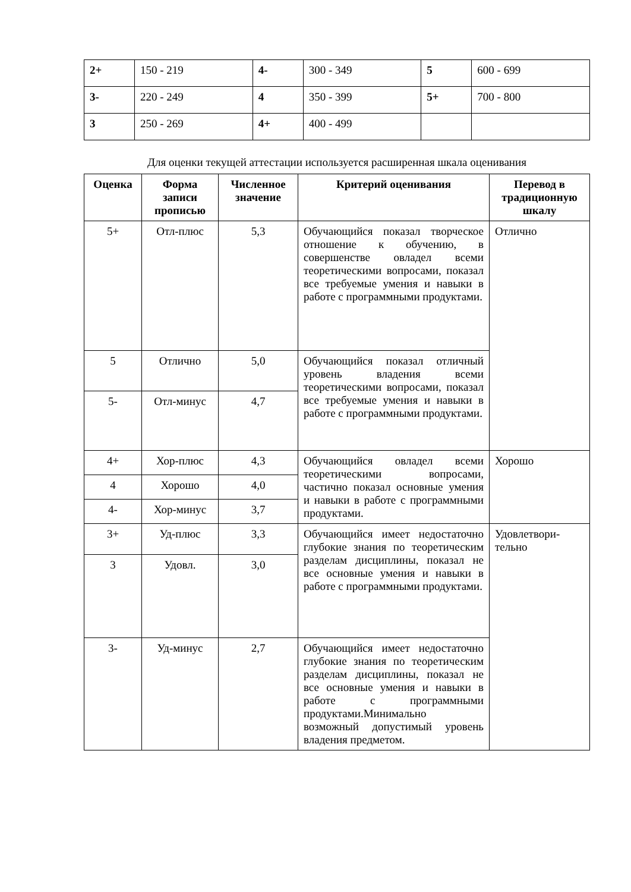| 2+ | 150 - 219 | 4- | 300 - 349 | 5 | 600 - 699 |
| 3- | 220 - 249 | 4 | 350 - 399 | 5+ | 700 - 800 |
| 3 | 250 - 269 | 4+ | 400 - 499 | | |
Для оценки текущей аттестации используется расширенная шкала оценивания
| Оценка | Форма записи прописью | Численное значение | Критерий оценивания | Перевод в традиционную шкалу |
| --- | --- | --- | --- | --- |
| 5+ | Отл-плюс | 5,3 | Обучающийся показал творческое отношение к обучению, в совершенстве овладел всеми теоретическими вопросами, показал все требуемые умения и навыки в работе с программными продуктами. | Отлично |
| 5 | Отлично | 5,0 | Обучающийся показал отличный уровень владения всеми теоретическими вопросами, показал все требуемые умения и навыки в работе с программными продуктами. | |
| 5- | Отл-минус | 4,7 | | |
| 4+ | Хор-плюс | 4,3 | Обучающийся овладел всеми теоретическими вопросами, частично показал основные умения и навыки в работе с программными продуктами. | Хорошо |
| 4 | Хорошо | 4,0 | | |
| 4- | Хор-минус | 3,7 | | |
| 3+ | Уд-плюс | 3,3 | Обучающийся имеет недостаточно глубокие знания по теоретическим разделам дисциплины, показал не все основные умения и навыки в работе с программными продуктами. | Удовлетвори-тельно |
| 3 | Удовл. | 3,0 | | |
| 3- | Уд-минус | 2,7 | Обучающийся имеет недостаточно глубокие знания по теоретическим разделам дисциплины, показал не все основные умения и навыки в работе с программными продуктами.Минимально возможный допустимый уровень владения предметом. | |